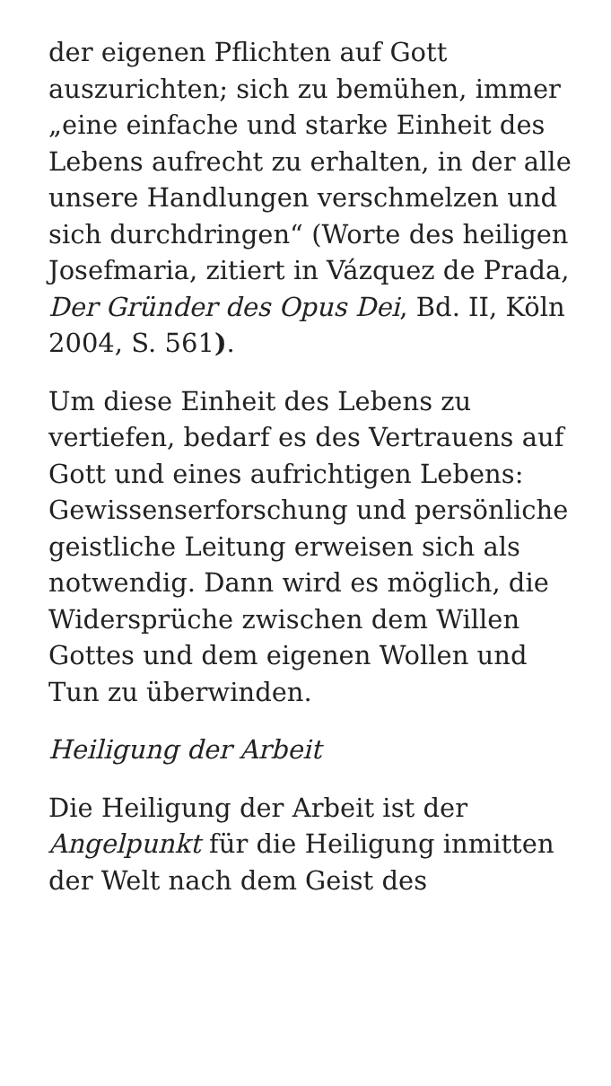der eigenen Pflichten auf Gott auszurichten; sich zu bemühen, immer „eine einfache und starke Einheit des Lebens aufrecht zu erhalten, in der alle unsere Handlungen verschmelzen und sich durchdringen“ (Worte des heiligen Josefmaria, zitiert in Vázquez de Prada, Der Gründer des Opus Dei, Bd. II, Köln 2004, S. 561).
Um diese Einheit des Lebens zu vertiefen, bedarf es des Vertrauens auf Gott und eines aufrichtigen Lebens: Gewissenserforschung und persönliche geistliche Leitung erweisen sich als notwendig. Dann wird es möglich, die Widersprüche zwischen dem Willen Gottes und dem eigenen Wollen und Tun zu überwinden.
Heiligung der Arbeit
Die Heiligung der Arbeit ist der Angelpunkt für die Heiligung inmitten der Welt nach dem Geist des